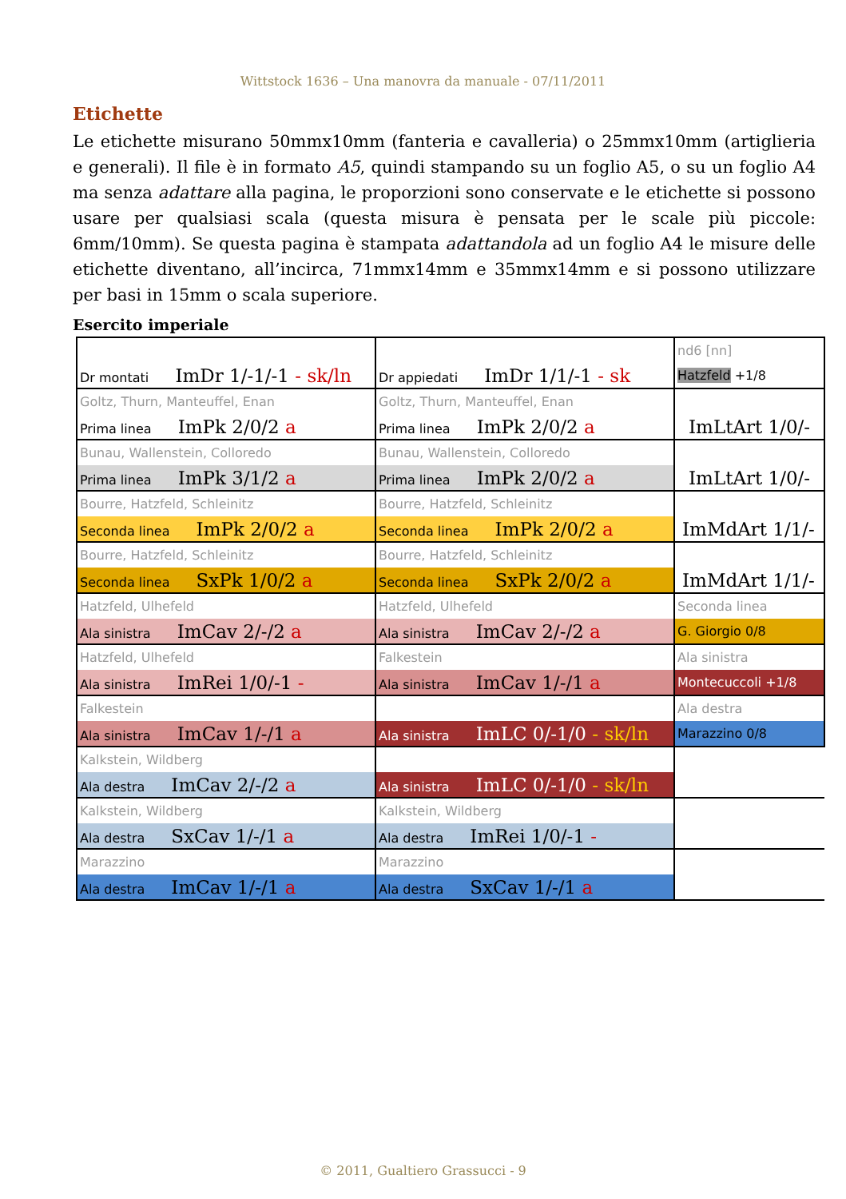Wittstock 1636 – Una manovra da manuale - 07/11/2011
Etichette
Le etichette misurano 50mmx10mm (fanteria e cavalleria) o 25mmx10mm (artiglieria e generali). Il file è in formato A5, quindi stampando su un foglio A5, o su un foglio A4 ma senza adattare alla pagina, le proporzioni sono conservate e le etichette si possono usare per qualsiasi scala (questa misura è pensata per le scale più piccole: 6mm/10mm). Se questa pagina è stampata adattandola ad un foglio A4 le misure delle etichette diventano, all’incirca, 71mmx14mm e 35mmx14mm e si possono utilizzare per basi in 15mm o scala superiore.
Esercito imperiale
| | | nd6 [nn] |
| Dr montati ImDr 1/-1/-1 - sk/ln | Dr appiedati ImDr 1/1/-1 - sk | Hatzfeld +1/8 |
| Goltz, Thurn, Manteuffel, Enan | Goltz, Thurn, Manteuffel, Enan | |
| Prima linea ImPk 2/0/2 a | Prima linea ImPk 2/0/2 a | ImLtArt 1/0/- |
| Bunau, Wallenstein, Colloredo | Bunau, Wallenstein, Colloredo | |
| Prima linea ImPk 3/1/2 a | Prima linea ImPk 2/0/2 a | ImLtArt 1/0/- |
| Bourre, Hatzfeld, Schleinitz | Bourre, Hatzfeld, Schleinitz | |
| Seconda linea ImPk 2/0/2 a | Seconda linea ImPk 2/0/2 a | ImMdArt 1/1/- |
| Bourre, Hatzfeld, Schleinitz | Bourre, Hatzfeld, Schleinitz | |
| Seconda linea SxPk 1/0/2 a | Seconda linea SxPk 2/0/2 a | ImMdArt 1/1/- |
| Hatzfeld, Ulhefeld | Hatzfeld, Ulhefeld | Seconda linea |
| Ala sinistra ImCav 2/-/2 a | Ala sinistra ImCav 2/-/2 a | G. Giorgio 0/8 |
| Hatzfeld, Ulhefeld | Falkestein | Ala sinistra |
| Ala sinistra ImRei 1/0/-1 - | Ala sinistra ImCav 1/-/1 a | Montecuccoli +1/8 |
| Falkestein | | Ala destra |
| Ala sinistra ImCav 1/-/1 a | Ala sinistra ImLC 0/-1/0 - sk/ln | Marazzino 0/8 |
| Kalkstein, Wildberg | | |
| Ala destra ImCav 2/-/2 a | Ala sinistra ImLC 0/-1/0 - sk/ln | |
| Kalkstein, Wildberg | Kalkstein, Wildberg | |
| Ala destra SxCav 1/-/1 a | Ala destra ImRei 1/0/-1 - | |
| Marazzino | Marazzino | |
| Ala destra ImCav 1/-/1 a | Ala destra SxCav 1/-/1 a | |
© 2011, Gualtiero Grassucci - 9